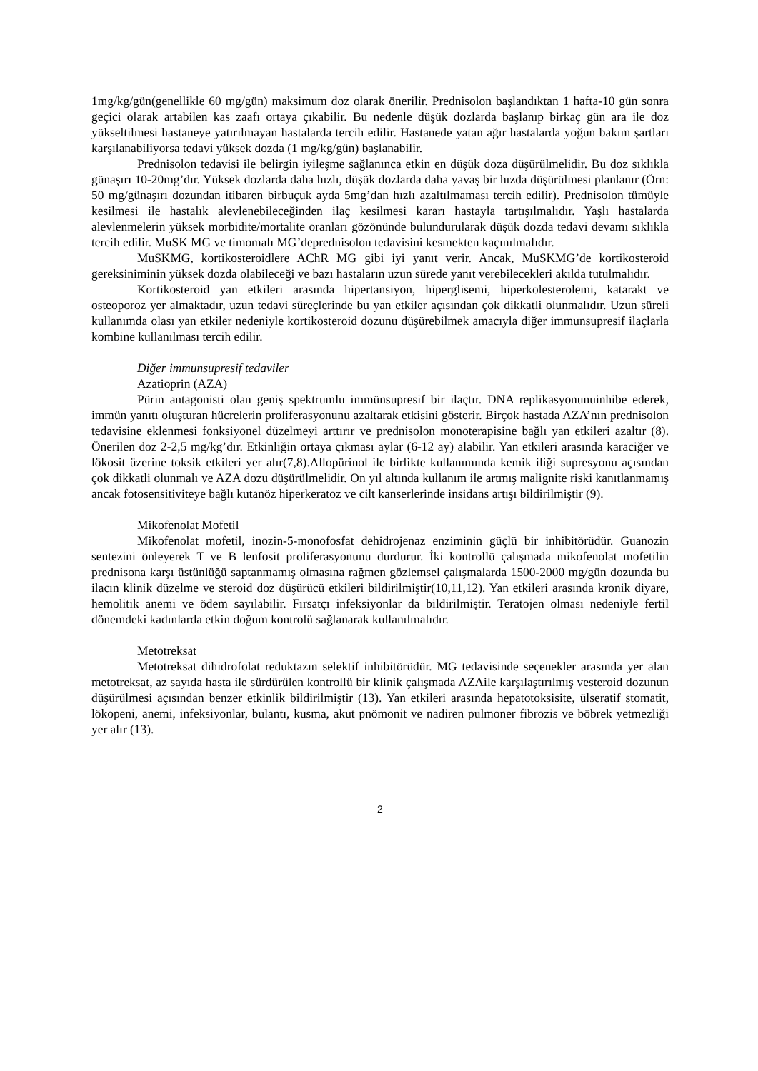1mg/kg/gün(genellikle 60 mg/gün) maksimum doz olarak önerilir. Prednisolon başlandıktan 1 hafta-10 gün sonra geçici olarak artabilen kas zaafı ortaya çıkabilir. Bu nedenle düşük dozlarda başlanıp birkaç gün ara ile doz yükseltilmesi hastaneye yatırılmayan hastalarda tercih edilir. Hastanede yatan ağır hastalarda yoğun bakım şartları karşılanabiliyorsa tedavi yüksek dozda (1 mg/kg/gün) başlanabilir.
Prednisolon tedavisi ile belirgin iyileşme sağlanınca etkin en düşük doza düşürülmelidir. Bu doz sıklıkla günaşırı 10-20mg’dır. Yüksek dozlarda daha hızlı, düşük dozlarda daha yavaş bir hızda düşürülmesi planlanır (Örn: 50 mg/günaşırı dozundan itibaren birbuçuk ayda 5mg’dan hızlı azaltılmaması tercih edilir). Prednisolon tümüyle kesilmesi ile hastalık alevlenebileceğinden ilaç kesilmesi kararı hastayla tartışılmalıdır. Yaşlı hastalarda alevlenmelerin yüksek morbidite/mortalite oranları gözönünde bulundurularak düşük dozda tedavi devamı sıklıkla tercih edilir. MuSK MG ve timomalı MG’deprednisolon tedavisini kesmekten kaçınılmalıdır.
MuSKMG, kortikosteroidlere AChR MG gibi iyi yanıt verir. Ancak, MuSKMG’de kortikosteroid gereksiniminin yüksek dozda olabileceği ve bazı hastaların uzun sürede yanıt verebilecekleri akılda tutulmalıdır.
Kortikosteroid yan etkileri arasında hipertansiyon, hiperglisemi, hiperkolesterolemi, katarakt ve osteoporoz yer almaktadır, uzun tedavi süreçlerinde bu yan etkiler açısından çok dikkatli olunmalıdır. Uzun süreli kullanımda olası yan etkiler nedeniyle kortikosteroid dozunu düşürebilmek amacıyla diğer immunsupresif ilaçlarla kombine kullanılması tercih edilir.
Diğer immunsupresif tedaviler
Azatioprin (AZA)
Pürin antagonisti olan geniş spektrumlu immünsupresif bir ilaçtır. DNA replikasyonunuinhibe ederek, immün yanıtı oluşturan hücrelerin proliferasyonunu azaltarak etkisini gösterir. Birçok hastada AZA’nın prednisolon tedavisine eklenmesi fonksiyonel düzelmeyi arttırır ve prednisolon monoterapisine bağlı yan etkileri azaltır (8). Önerilen doz 2-2,5 mg/kg’dır. Etkinliğin ortaya çıkması aylar (6-12 ay) alabilir. Yan etkileri arasında karaciğer ve lökosit üzerine toksik etkileri yer alır(7,8).Allopürinol ile birlikte kullanımında kemik iliği supresyonu açısından çok dikkatli olunmalı ve AZA dozu düşürülmelidir. On yıl altında kullanım ile artmış malignite riski kanıtlanmamış ancak fotosensitiviteye bağlı kutanöz hiperkeratoz ve cilt kanserlerinde insidans artışı bildirilmiştir (9).
Mikofenolat Mofetil
Mikofenolat mofetil, inozin-5-monofosfat dehidrojenaz enziminin güçlü bir inhibitörüdür. Guanozin sentezini önleyerek T ve B lenfosit proliferasyonunu durdurur. İki kontrollü çalışmada mikofenolat mofetilin prednisona karşı üstünlüğü saptanmamış olmasına rağmen gözlemsel çalışmalarda 1500-2000 mg/gün dozunda bu ilacın klinik düzelme ve steroid doz düşürücü etkileri bildirilmiştir(10,11,12). Yan etkileri arasında kronik diyare, hemolitik anemi ve ödem sayılabilir. Fırsatçı infeksiyonlar da bildirilmiştir. Teratojen olması nedeniyle fertil dönemdeki kadınlarda etkin doğum kontrolü sağlanarak kullanılmalıdır.
Metotreksat
Metotreksat dihidrofolat reduktazın selektif inhibitörüdür. MG tedavisinde seçenekler arasında yer alan metotreksat, az sayıda hasta ile sürdürülen kontrollü bir klinik çalışmada AZAile karşılaştırılmış vesteroid dozunun düşürülmesi açısından benzer etkinlik bildirilmiştir (13). Yan etkileri arasında hepatotoksisite, ülseratif stomatit, lökopeni, anemi, infeksiyonlar, bulantı, kusma, akut pnömonit ve nadiren pulmoner fibrozis ve böbrek yetmezliği yer alır (13).
2